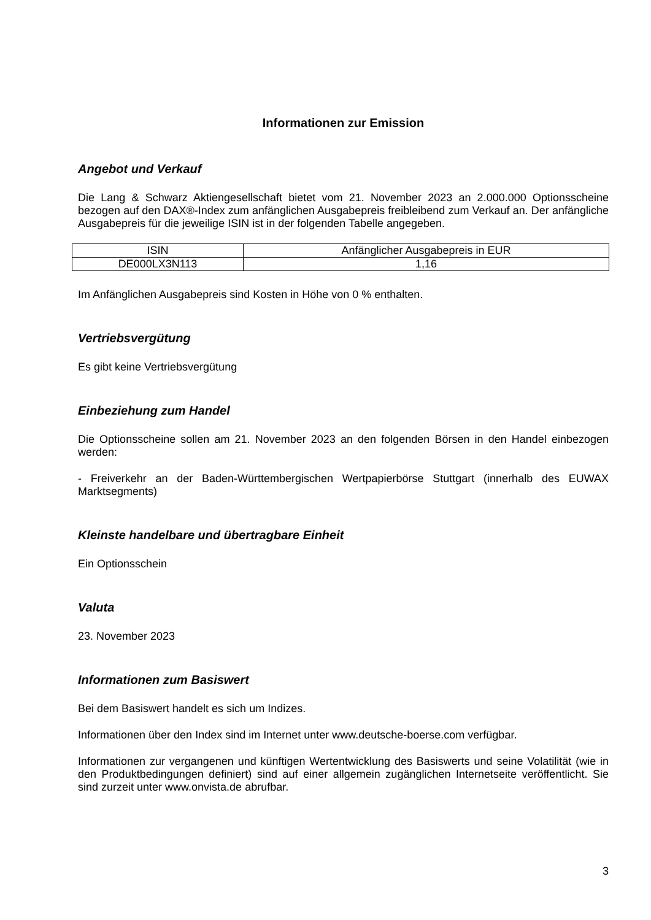Informationen zur Emission
Angebot und Verkauf
Die Lang & Schwarz Aktiengesellschaft bietet vom 21. November 2023 an 2.000.000 Optionsscheine bezogen auf den DAX®-Index zum anfänglichen Ausgabepreis freibleibend zum Verkauf an. Der anfängliche Ausgabepreis für die jeweilige ISIN ist in der folgenden Tabelle angegeben.
| ISIN | Anfänglicher Ausgabepreis in EUR |
| --- | --- |
| DE000LX3N113 | 1,16 |
Im Anfänglichen Ausgabepreis sind Kosten in Höhe von 0 % enthalten.
Vertriebsvergütung
Es gibt keine Vertriebsvergütung
Einbeziehung zum Handel
Die Optionsscheine sollen am 21. November 2023 an den folgenden Börsen in den Handel einbezogen werden:
- Freiverkehr an der Baden-Württembergischen Wertpapierbörse Stuttgart (innerhalb des EUWAX Marktsegments)
Kleinste handelbare und übertragbare Einheit
Ein Optionsschein
Valuta
23. November 2023
Informationen zum Basiswert
Bei dem Basiswert handelt es sich um Indizes.
Informationen über den Index sind im Internet unter www.deutsche-boerse.com verfügbar.
Informationen zur vergangenen und künftigen Wertentwicklung des Basiswerts und seine Volatilität (wie in den Produktbedingungen definiert) sind auf einer allgemein zugänglichen Internetseite veröffentlicht. Sie sind zurzeit unter www.onvista.de abrufbar.
3